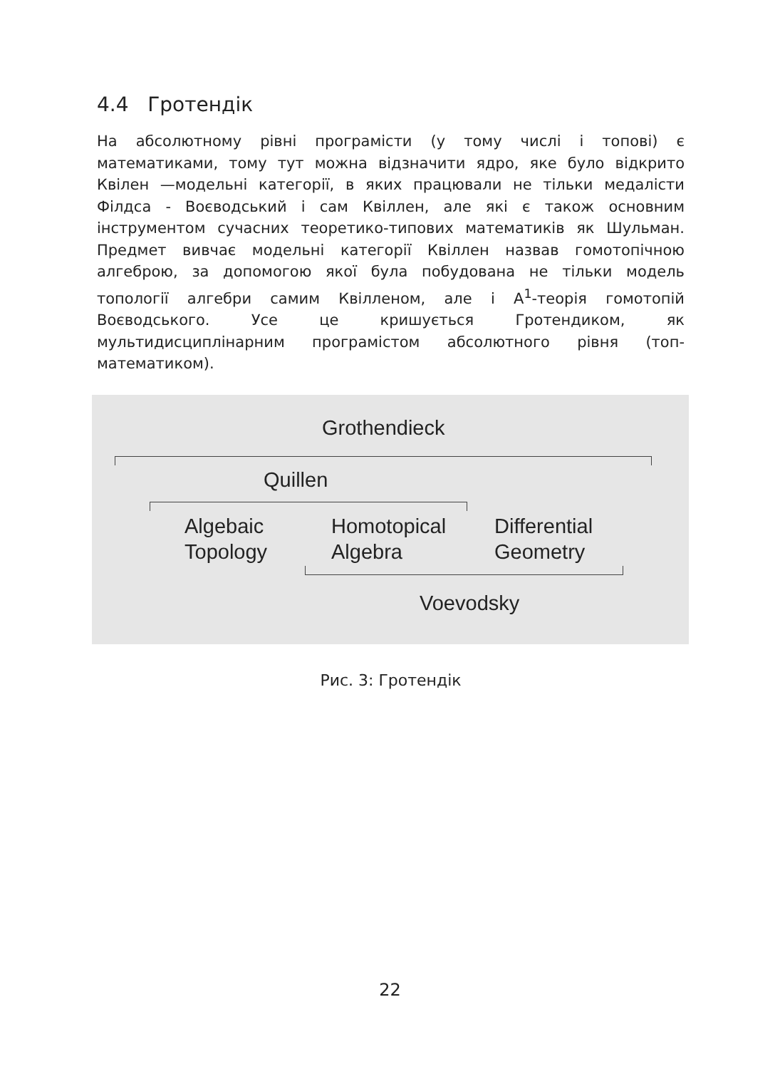4.4 Гротендік
На абсолютному рівні програмісти (у тому числі і топові) є математиками, тому тут можна відзначити ядро, яке було відкрито Квілен —модельні категорії, в яких працювали не тільки медалісти Філдса - Воєводський і сам Квіллен, але які є також основним інструментом сучасних теоретико-типових математиків як Шульман. Предмет вивчає модельні категорії Квіллен назвав гомотопічною алгеброю, за допомогою якої була побудована не тільки модель топології алгебри самим Квілленом, але і A<sup>1</sup>-теорія гомотопій Воєводського. Усе це кришується Гротендиком, як мультидисциплінарним програмістом абсолютного рівня (топ-математиком).
Grothendieck
Quillen
Algebaic
Topology
Homotopical
Algebra
Differential
Geometry
Voevodsky
Рис. 3: Гротендік
22